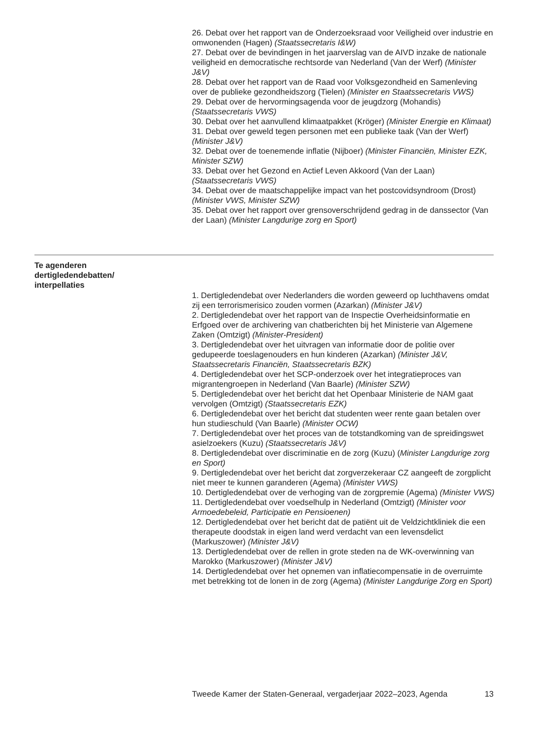26. Debat over het rapport van de Onderzoeksraad voor Veiligheid over industrie en omwonenden (Hagen) (Staatssecretaris I&W)
27. Debat over de bevindingen in het jaarverslag van de AIVD inzake de nationale veiligheid en democratische rechtsorde van Nederland (Van der Werf) (Minister J&V)
28. Debat over het rapport van de Raad voor Volksgezondheid en Samenleving over de publieke gezondheidszorg (Tielen) (Minister en Staatssecretaris VWS)
29. Debat over de hervormingsagenda voor de jeugdzorg (Mohandis) (Staatssecretaris VWS)
30. Debat over het aanvullend klimaatpakket (Kröger) (Minister Energie en Klimaat)
31. Debat over geweld tegen personen met een publieke taak (Van der Werf) (Minister J&V)
32. Debat over de toenemende inflatie (Nijboer) (Minister Financiën, Minister EZK, Minister SZW)
33. Debat over het Gezond en Actief Leven Akkoord (Van der Laan) (Staatssecretaris VWS)
34. Debat over de maatschappelijke impact van het postcovidsyndroom (Drost) (Minister VWS, Minister SZW)
35. Debat over het rapport over grensoverschrijdend gedrag in de danssector (Van der Laan) (Minister Langdurige zorg en Sport)
Te agenderen dertigledendebatten/ interpellaties
1. Dertigledendebat over Nederlanders die worden geweerd op luchthavens omdat zij een terrorismerisico zouden vormen (Azarkan) (Minister J&V)
2. Dertigledendebat over het rapport van de Inspectie Overheidsinformatie en Erfgoed over de archivering van chatberichten bij het Ministerie van Algemene Zaken (Omtzigt) (Minister-President)
3. Dertigledendebat over het uitvragen van informatie door de politie over gedupeerde toeslagenouders en hun kinderen (Azarkan) (Minister J&V, Staatssecretaris Financiën, Staatssecretaris BZK)
4. Dertigledendebat over het SCP-onderzoek over het integratieproces van migrantengroepen in Nederland (Van Baarle) (Minister SZW)
5. Dertigledendebat over het bericht dat het Openbaar Ministerie de NAM gaat vervolgen (Omtzigt) (Staatssecretaris EZK)
6. Dertigledendebat over het bericht dat studenten weer rente gaan betalen over hun studieschuld (Van Baarle) (Minister OCW)
7. Dertigledendebat over het proces van de totstandkoming van de spreidingswet asielzoekers (Kuzu) (Staatssecretaris J&V)
8. Dertigledendebat over discriminatie en de zorg (Kuzu) (Minister Langdurige zorg en Sport)
9. Dertigledendebat over het bericht dat zorgverzekeraar CZ aangeeft de zorgplicht niet meer te kunnen garanderen (Agema) (Minister VWS)
10. Dertigledendebat over de verhoging van de zorgpremie (Agema) (Minister VWS)
11. Dertigledendebat over voedselhulp in Nederland (Omtzigt) (Minister voor Armoedebeleid, Participatie en Pensioenen)
12. Dertigledendebat over het bericht dat de patiënt uit de Veldzichtkliniek die een therapeute doodstak in eigen land werd verdacht van een levensdelict (Markuszower) (Minister J&V)
13. Dertigledendebat over de rellen in grote steden na de WK-overwinning van Marokko (Markuszower) (Minister J&V)
14. Dertigledendebat over het opnemen van inflatiecompensatie in de overruimte met betrekking tot de lonen in de zorg (Agema) (Minister Langdurige Zorg en Sport)
Tweede Kamer der Staten-Generaal, vergaderjaar 2022–2023, Agenda 13